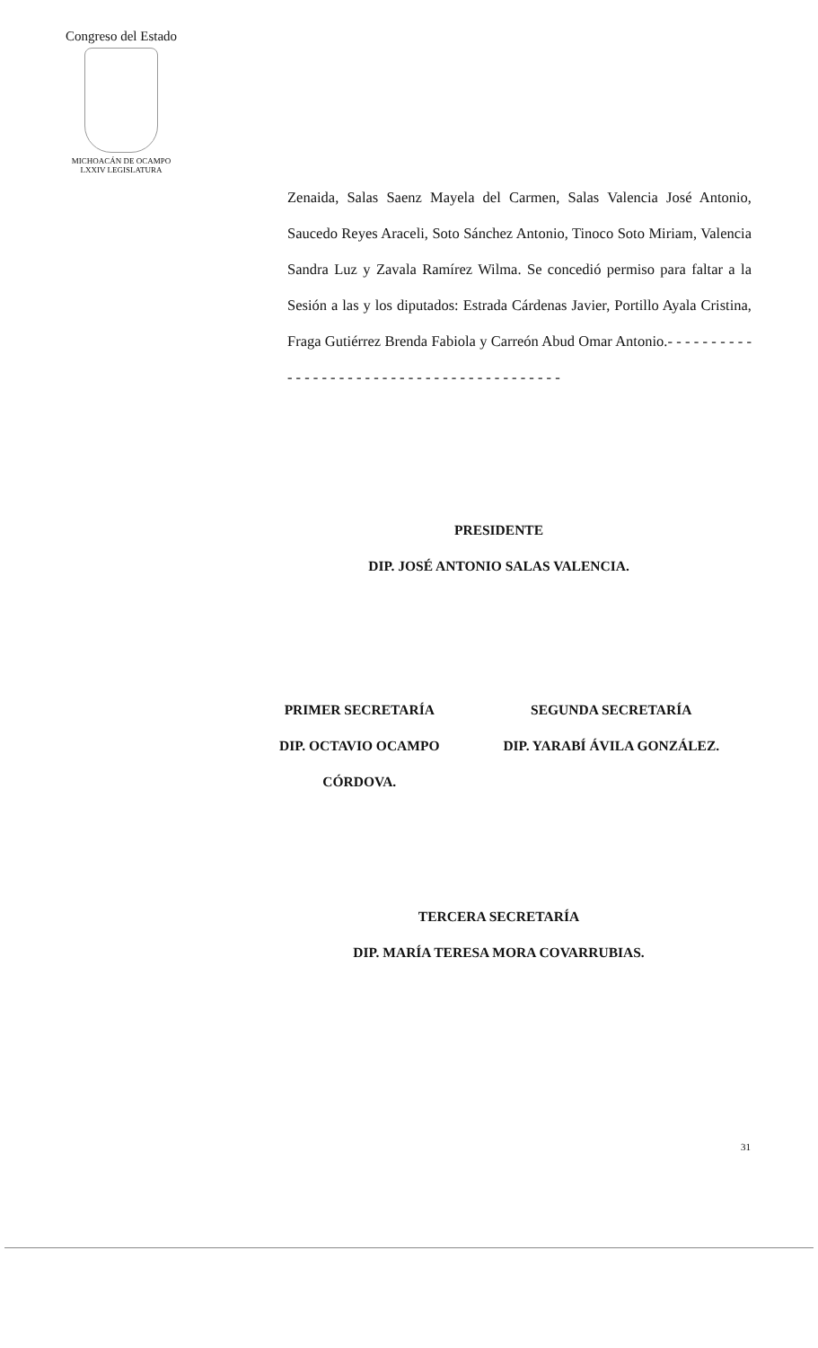Congreso del Estado
MICHOACÁN DE OCAMPO
LXXIV LEGISLATURA
Zenaida, Salas Saenz Mayela del Carmen, Salas Valencia José Antonio, Saucedo Reyes Araceli, Soto Sánchez Antonio, Tinoco Soto Miriam, Valencia Sandra Luz y Zavala Ramírez Wilma. Se concedió permiso para faltar a la Sesión a las y los diputados: Estrada Cárdenas Javier, Portillo Ayala Cristina, Fraga Gutiérrez Brenda Fabiola y Carreón Abud Omar Antonio.- - - - - - - - - - - - - - - - - - - - - - - - - - - - - - - - - - - - - - - - - -
PRESIDENTE
DIP. JOSÉ ANTONIO SALAS VALENCIA.
PRIMER SECRETARÍA
DIP. OCTAVIO OCAMPO
CÓRDOVA.
SEGUNDA SECRETARÍA
DIP. YARABÍ ÁVILA GONZÁLEZ.
TERCERA SECRETARÍA
DIP. MARÍA TERESA MORA COVARRUBIAS.
31